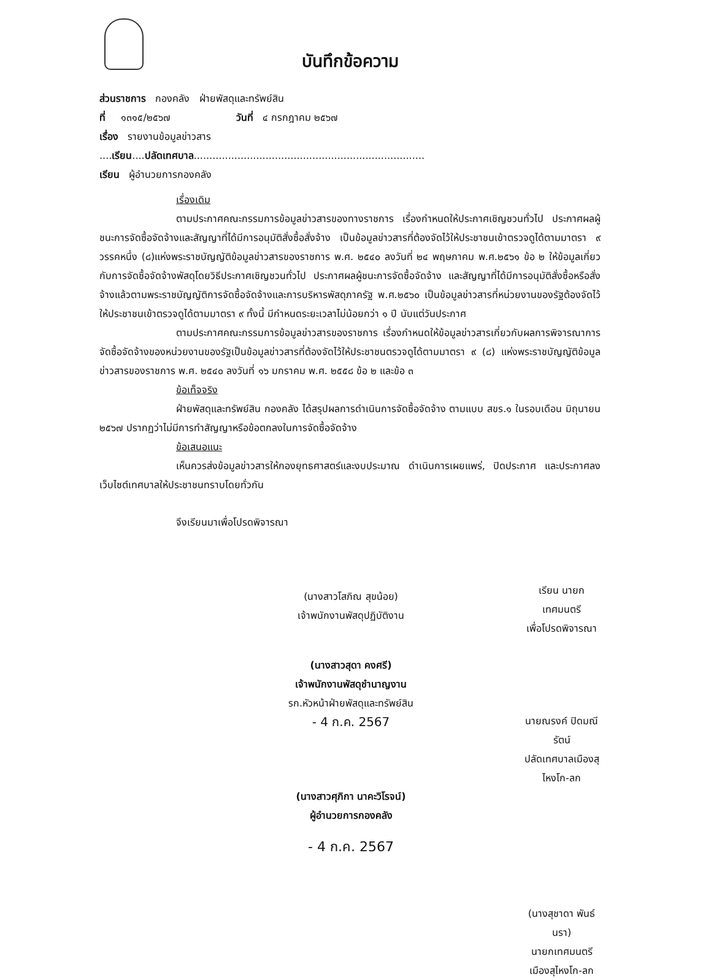บันทึกข้อความ
ส่วนราชการ กองคลัง ฝ่ายพัสดุและทรัพย์สิน
ที่ ๑๓๑๕/๒๕๖๗ วันที่ ๔ กรกฎาคม ๒๕๖๗
เรื่อง รายงานข้อมูลข่าวสาร
....เรียน....ปลัดเทศบาล..........................................................................
เรียน ผู้อำนวยการกองคลัง
เรื่องเดิม
ตามประกาศคณะกรรมการข้อมูลข่าวสารของทางราชการ เรื่องกำหนดให้ประกาศเชิญชวนทั่วไป ประกาศผลผู้ชนะการจัดซื้อจัดจ้างและสัญญาที่ได้มีการอนุมัติสั่งซื้อสั่งจ้าง เป็นข้อมูลข่าวสารที่ต้องจัดไว้ให้ประชาชนเข้าตรวจดูได้ตามมาตรา ๙ วรรคหนึ่ง (๘)แห่งพระราชบัญญัติข้อมูลข่าวสารของราชการ พ.ศ. ๒๕๔๐ ลงวันที่ ๒๔ พฤษภาคม พ.ศ.๒๕๖๑ ข้อ ๒ ให้ข้อมูลเกี่ยวกับการจัดซื้อจัดจ้างพัสดุโดยวิธีประกาศเชิญชวนทั่วไป ประกาศผลผู้ชนะการจัดซื้อจัดจ้าง และสัญญาที่ได้มีการอนุมัติสั่งซื้อหรือสั่งจ้างแล้วตามพระราชบัญญัติการจัดซื้อจัดจ้างและการบริหารพัสดุภาครัฐ พ.ศ.๒๕๖๐ เป็นข้อมูลข่าวสารที่หน่วยงานของรัฐต้องจัดไว้ให้ประชาชนเข้าตรวจดูได้ตามมาตรา ๙ ทั้งนี้ มีกำหนดระยะเวลาไม่น้อยกว่า ๑ ปี นับแต่วันประกาศ
ตามประกาศคณะกรรมการข้อมูลข่าวสารของราชการ เรื่องกำหนดให้ข้อมูลข่าวสารเกี่ยวกับผลการพิจารณาการจัดซื้อจัดจ้างของหน่วยงานของรัฐเป็นข้อมูลข่าวสารที่ต้องจัดไว้ให้ประชาชนตรวจดูได้ตามมาตรา ๙ (๘) แห่งพระราชบัญญัติข้อมูลข่าวสารของราชการ พ.ศ. ๒๕๔๐ ลงวันที่ ๑๖ มกราคม พ.ศ. ๒๕๕๘ ข้อ ๒ และข้อ ๓
ข้อเท็จจริง
ฝ่ายพัสดุและทรัพย์สิน กองคลัง ได้สรุปผลการดำเนินการจัดซื้อจัดจ้าง ตามแบบ สขร.๑ ในรอบเดือน มิถุนายน ๒๕๖๗ ปรากฏว่าไม่มีการทำสัญญาหรือข้อตกลงในการจัดซื้อจัดจ้าง
ข้อเสนอแนะ
เห็นควรส่งข้อมูลข่าวสารให้กองยุทธศาสตร์และงบประมาณ ดำเนินการเผยแพร่, ปิดประกาศ และประกาศลงเว็บไซต์เทศบาลให้ประชาชนทราบโดยทั่วกัน
จึงเรียนมาเพื่อโปรดพิจารณา
(นางสาวโสภิณ สุขน้อย)
เจ้าพนักงานพัสดุปฏิบัติงาน
(นางสาวสุดา คงศรี)
เจ้าพนักงานพัสดุชำนาญงาน
รก.หัวหน้าฝ่ายพัสดุและทรัพย์สิน
- 4 ก.ค. 2567
(นางสาวศุภิกา นาคะวิโรจน์)
ผู้อำนวยการกองคลัง
- 4 ก.ค. 2567
เรียน นายกเทศมนตรี
เพื่อโปรดพิจารณา
นายณรงค์ ปิดมณีรัตน์
ปลัดเทศบาลเมืองสุไหงโก-ลก
(นางสุชาดา พันธ์นรา)
นายกเทศมนตรีเมืองสุไหงโก-ลก